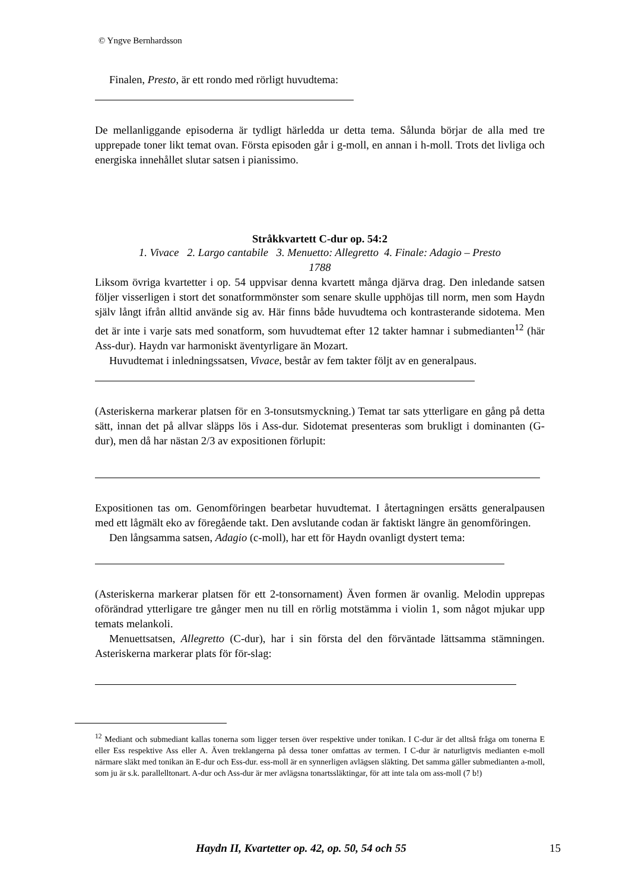© Yngve Bernhardsson
Finalen, Presto, är ett rondo med rörligt huvudtema:
De mellanliggande episoderna är tydligt härledda ur detta tema. Sålunda börjar de alla med tre upprepade toner likt temat ovan. Första episoden går i g-moll, en annan i h-moll. Trots det livliga och energiska innehållet slutar satsen i pianissimo.
Stråkkvartett C-dur op. 54:2
1. Vivace 2. Largo cantabile 3. Menuetto: Allegretto 4. Finale: Adagio – Presto
1788
Liksom övriga kvartetter i op. 54 uppvisar denna kvartett många djärva drag. Den inledande satsen följer visserligen i stort det sonatformmönster som senare skulle upphöjas till norm, men som Haydn själv långt ifrån alltid använde sig av. Här finns både huvudtema och kontrasterande sidotema. Men det är inte i varje sats med sonatform, som huvudtemat efter 12 takter hamnar i submedianten<sup>12</sup> (här Ass-dur). Haydn var harmoniskt äventyrligare än Mozart.
Huvudtemat i inledningssatsen, Vivace, består av fem takter följt av en generalpaus.
(Asteriskerna markerar platsen för en 3-tonsutsmyckning.) Temat tar sats ytterligare en gång på detta sätt, innan det på allvar släpps lös i Ass-dur. Sidotemat presenteras som brukligt i dominanten (G-dur), men då har nästan 2/3 av expositionen förlupit:
Expositionen tas om. Genomföringen bearbetar huvudtemat. I återtagningen ersätts generalpausen med ett lågmält eko av föregående takt. Den avslutande codan är faktiskt längre än genomföringen.
Den långsamma satsen, Adagio (c-moll), har ett för Haydn ovanligt dystert tema:
(Asteriskerna markerar platsen för ett 2-tonsornament) Även formen är ovanlig. Melodin upprepas oförändrad ytterligare tre gånger men nu till en rörlig motstämma i violin 1, som något mjukar upp temats melankoli.
Menuettsatsen, Allegretto (C-dur), har i sin första del den förväntade lättsamma stämningen. Asteriskerna markerar plats för för-slag:
<sup>12</sup> Mediant och submediant kallas tonerna som ligger tersen över respektive under tonikan. I C-dur är det alltså fråga om tonerna E eller Ess respektive Ass eller A. Även treklangerna på dessa toner omfattas av termen. I C-dur är naturligtvis medianten e-moll närmare släkt med tonikan än E-dur och Ess-dur. ess-moll är en synnerligen avlägsen släkting. Det samma gäller submedianten a-moll, som ju är s.k. parallelltonart. A-dur och Ass-dur är mer avlägsna tonartssläktingar, för att inte tala om ass-moll (7 b!)
Haydn II, Kvartetter op. 42, op. 50, 54 och 55 15